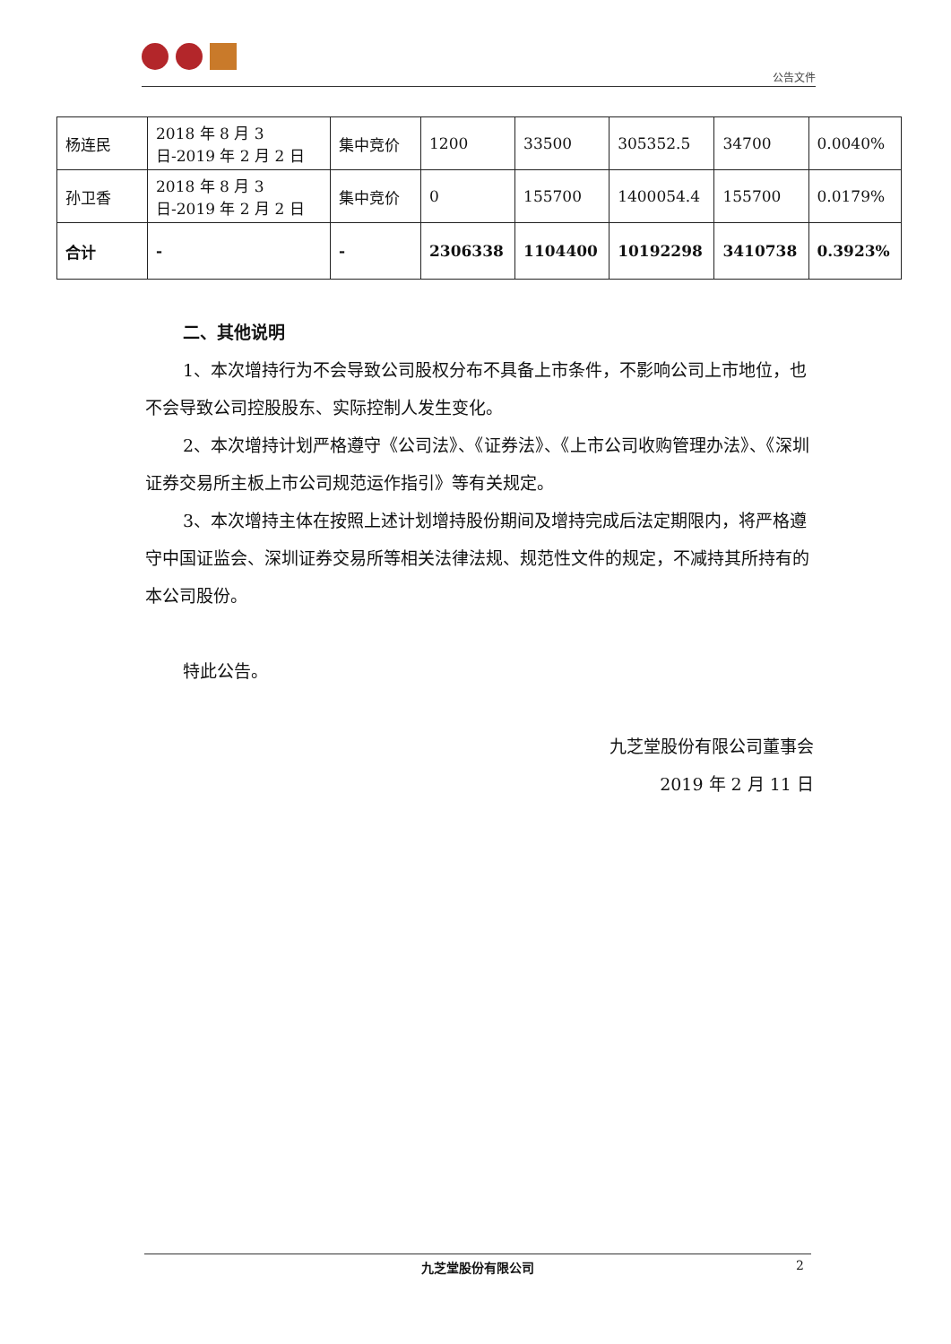公告文件
| 杨连民 | 2018 年 8 月 3 日-2019 年 2 月 2 日 | 集中竞价 | 1200 | 33500 | 305352.5 | 34700 | 0.0040% |
| 孙卫香 | 2018 年 8 月 3 日-2019 年 2 月 2 日 | 集中竞价 | 0 | 155700 | 1400054.4 | 155700 | 0.0179% |
| 合计 | - | - | 2306338 | 1104400 | 10192298 | 3410738 | 0.3923% |
二、其他说明
1、本次增持行为不会导致公司股权分布不具备上市条件，不影响公司上市地位，也不会导致公司控股股东、实际控制人发生变化。
2、本次增持计划严格遵守《公司法》、《证券法》、《上市公司收购管理办法》、《深圳证券交易所主板上市公司规范运作指引》等有关规定。
3、本次增持主体在按照上述计划增持股份期间及增持完成后法定期限内，将严格遵守中国证监会、深圳证券交易所等相关法律法规、规范性文件的规定，不减持其所持有的本公司股份。
特此公告。
九芝堂股份有限公司董事会
2019 年 2 月 11 日
九芝堂股份有限公司 2